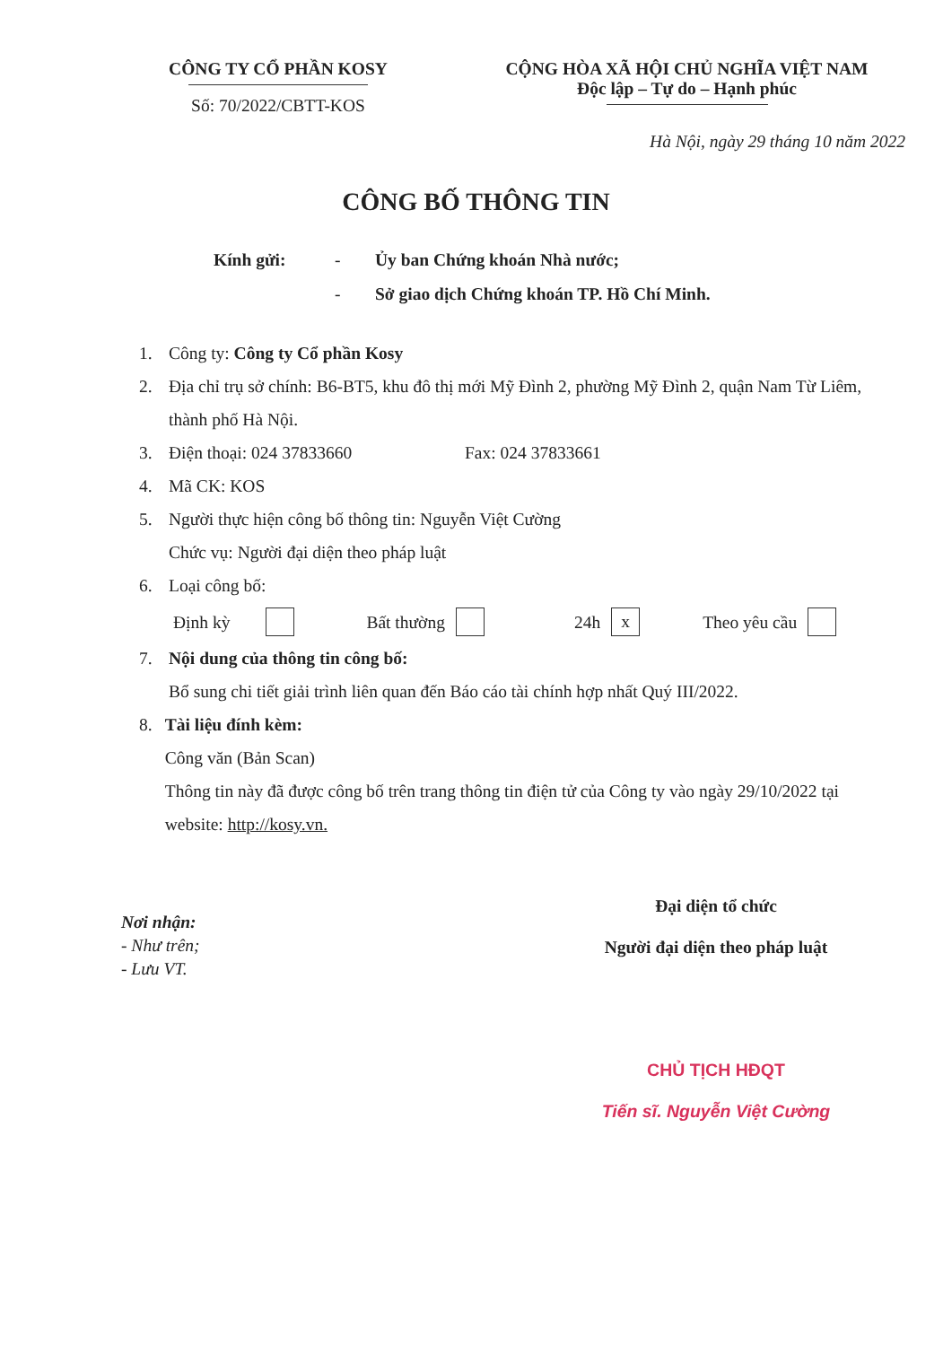CÔNG TY CỔ PHẦN KOSY
Số: 70/2022/CBTT-KOS
CỘNG HÒA XÃ HỘI CHỦ NGHĨA VIỆT NAM
Độc lập – Tự do – Hạnh phúc
Hà Nội, ngày 29 tháng 10 năm 2022
CÔNG BỐ THÔNG TIN
Kính gửi: - Ủy ban Chứng khoán Nhà nước;
- Sở giao dịch Chứng khoán TP. Hồ Chí Minh.
1. Công ty: Công ty Cổ phần Kosy
2. Địa chỉ trụ sở chính: B6-BT5, khu đô thị mới Mỹ Đình 2, phường Mỹ Đình 2, quận Nam Từ Liêm, thành phố Hà Nội.
3. Điện thoại: 024 37833660 Fax: 024 37833661
4. Mã CK: KOS
5. Người thực hiện công bố thông tin: Nguyễn Việt Cường
Chức vụ: Người đại diện theo pháp luật
6. Loại công bố:
Định kỳ Bất thường 24h x Theo yêu cầu
7. Nội dung của thông tin công bố:
Bổ sung chi tiết giải trình liên quan đến Báo cáo tài chính hợp nhất Quý III/2022.
8. Tài liệu đính kèm:
Công văn (Bản Scan)
Thông tin này đã được công bố trên trang thông tin điện tử của Công ty vào ngày 29/10/2022 tại website: http://kosy.vn.
Nơi nhận:
- Như trên;
- Lưu VT.
Đại diện tổ chức
Người đại diện theo pháp luật
CHỦ TỊCH HĐQT
Tiến sĩ. Nguyễn Việt Cường